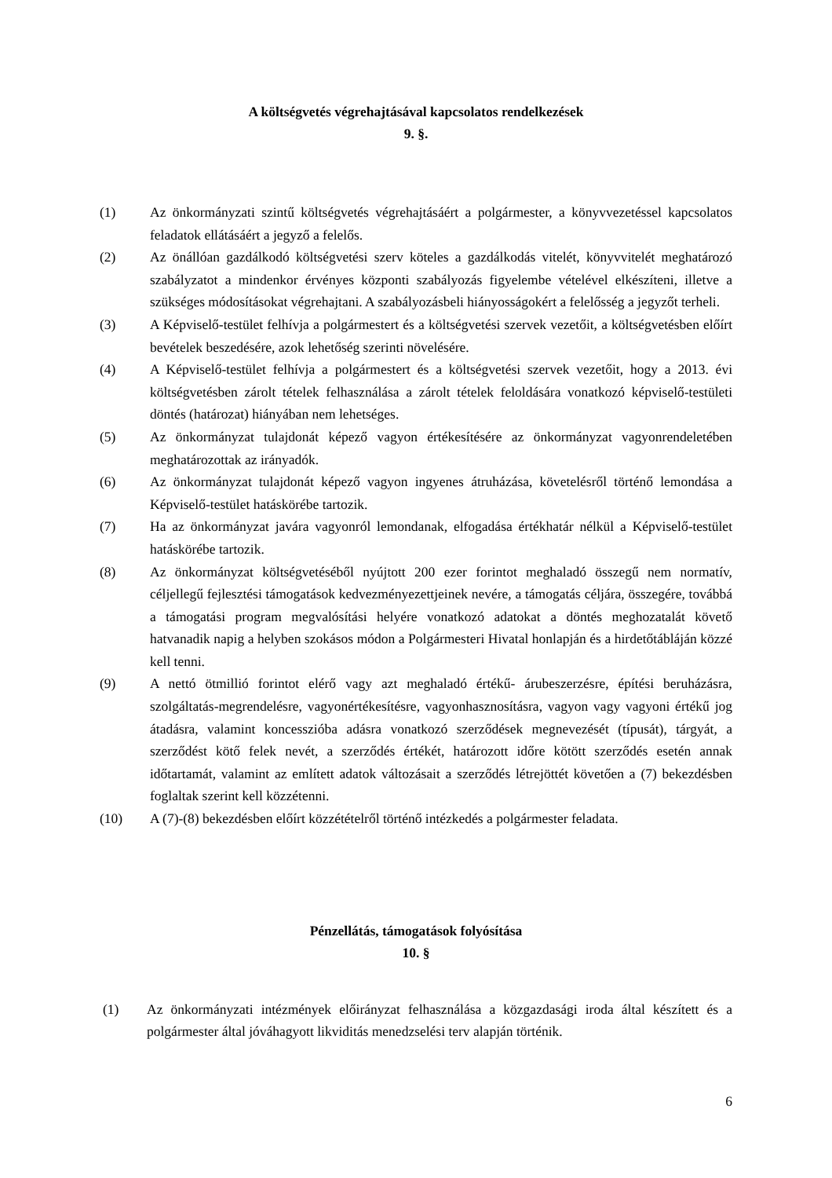A költségvetés végrehajtásával kapcsolatos rendelkezések
9. §.
(1) Az önkormányzati szintű költségvetés végrehajtásáért a polgármester, a könyvvezetéssel kapcsolatos feladatok ellátásáért a jegyző a felelős.
(2) Az önállóan gazdálkodó költségvetési szerv köteles a gazdálkodás vitelét, könyvvitelét meghatározó szabályzatot a mindenkor érvényes központi szabályozás figyelembe vételével elkészíteni, illetve a szükséges módosításokat végrehajtani. A szabályozásbeli hiányosságokért a felelősség a jegyzőt terheli.
(3) A Képviselő-testület felhívja a polgármestert és a költségvetési szervek vezetőit, a költségvetésben előírt bevételek beszedésére, azok lehetőség szerinti növelésére.
(4) A Képviselő-testület felhívja a polgármestert és a költségvetési szervek vezetőit, hogy a 2013. évi költségvetésben zárolt tételek felhasználása a zárolt tételek feloldására vonatkozó képviselő-testületi döntés (határozat) hiányában nem lehetséges.
(5) Az önkormányzat tulajdonát képező vagyon értékesítésére az önkormányzat vagyonrendeletében meghatározottak az irányadók.
(6) Az önkormányzat tulajdonát képező vagyon ingyenes átruházása, követelésről történő lemondása a Képviselő-testület hatáskörébe tartozik.
(7) Ha az önkormányzat javára vagyonról lemondanak, elfogadása értékhatár nélkül a Képviselő-testület hatáskörébe tartozik.
(8) Az önkormányzat költségvetéséből nyújtott 200 ezer forintot meghaladó összegű nem normatív, céljellegű fejlesztési támogatások kedvezményezettjeinek nevére, a támogatás céljára, összegére, továbbá a támogatási program megvalósítási helyére vonatkozó adatokat a döntés meghozatalát követő hatvanadik napig a helyben szokásos módon a Polgármesteri Hivatal honlapján és a hirdetőtábláján közzé kell tenni.
(9) A nettó ötmillió forintot elérő vagy azt meghaladó értékű- árubeszerzésre, építési beruházásra, szolgáltatás-megrendelésre, vagyonértékesítésre, vagyonhasznosításra, vagyon vagy vagyoni értékű jog átadásra, valamint koncesszióba adásra vonatkozó szerződések megnevezését (típusát), tárgyát, a szerződést kötő felek nevét, a szerződés értékét, határozott időre kötött szerződés esetén annak időtartamát, valamint az említett adatok változásait a szerződés létrejöttét követően a (7) bekezdésben foglaltak szerint kell közzétenni.
(10) A (7)-(8) bekezdésben előírt közzétételről történő intézkedés a polgármester feladata.
Pénzellátás, támogatások folyósítása
10. §
(1) Az önkormányzati intézmények előirányzat felhasználása a közgazdasági iroda által készített és a polgármester által jóváhagyott likviditás menedzselési terv alapján történik.
6